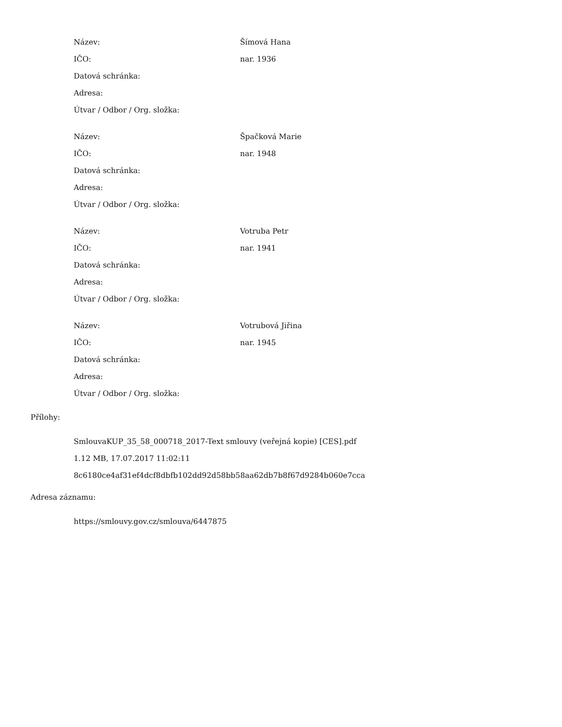Název: Šímová Hana
IČO: nar. 1936
Datová schránka:
Adresa:
Útvar / Odbor / Org. složka:
Název: Špačková Marie
IČO: nar. 1948
Datová schránka:
Adresa:
Útvar / Odbor / Org. složka:
Název: Votruba Petr
IČO: nar. 1941
Datová schránka:
Adresa:
Útvar / Odbor / Org. složka:
Název: Votrubová Jiřina
IČO: nar. 1945
Datová schránka:
Adresa:
Útvar / Odbor / Org. složka:
Přílohy:
SmlouvaKUP_35_58_000718_2017-Text smlouvy (veřejná kopie) [CES].pdf
1.12 MB, 17.07.2017 11:02:11
8c6180ce4af31ef4dcf8dbfb102dd92d58bb58aa62db7b8f67d9284b060e7cca
Adresa záznamu:
https://smlouvy.gov.cz/smlouva/6447875